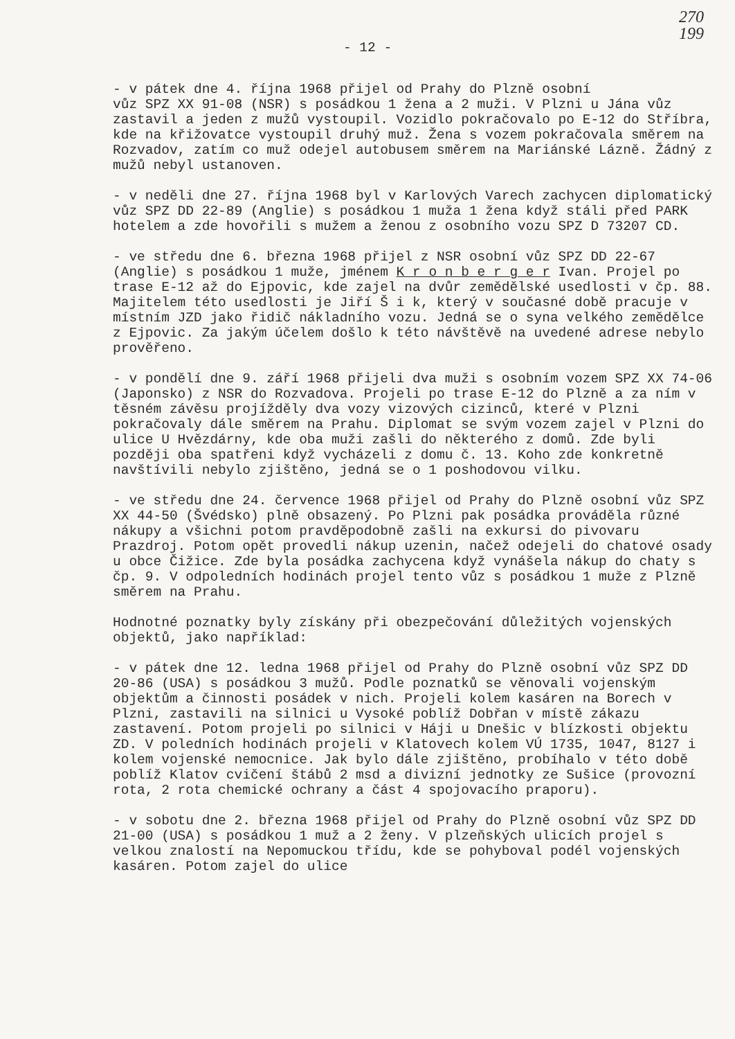270
199
- 12 -
- v pátek dne 4. října 1968 přijel od Prahy do Plzně osobní vůz SPZ XX 91-08 (NSR) s posádkou 1 žena a 2 muži. V Plzni u Jána vůz zastavil a jeden z mužů vystoupil. Vozidlo pokračovalo po E-12 do Stříbra, kde na křižovatce vystoupil druhý muž. Žena s vozem pokračovala směrem na Rozvadov, zatím co muž odejel autobusem směrem na Mariánské Lázně. Žádný z mužů nebyl ustanoven.
- v neděli dne 27. října 1968 byl v Karlových Varech zachycen diplomatický vůz SPZ DD 22-89 (Anglie) s posádkou 1 muža 1 žena když stáli před PARK hotelem a zde hovořili s mužem a ženou z osobního vozu SPZ D 73207 CD.
- ve středu dne 6. března 1968 přijel z NSR osobní vůz SPZ DD 22-67 (Anglie) s posádkou 1 muže, jménem K r o n b e r g e r Ivan. Projel po trase E-12 až do Ejpovic, kde zajel na dvůr zemědělské usedlosti v čp. 88. Majitelem této usedlosti je Jiří Š i k, který v současné době pracuje v místním JZD jako řidič nákladního vozu. Jedná se o syna velkého zemědělce z Ejpovic. Za jakým účelem došlo k této návštěvě na uvedené adrese nebylo prověřeno.
- v pondělí dne 9. září 1968 přijeli dva muži s osobním vozem SPZ XX 74-06 (Japonsko) z NSR do Rozvadova. Projeli po trase E-12 do Plzně a za ním v těsném závěsu projížděly dva vozy vizových cizinců, které v Plzni pokračovaly dále směrem na Prahu. Diplomat se svým vozem zajel v Plzni do ulice U Hvězdárny, kde oba muži zašli do některého z domů. Zde byli později oba spatřeni když vycházeli z domu č. 13. Koho zde konkretně navštívili nebylo zjištěno, jedná se o 1 poshodovou vilku.
- ve středu dne 24. července 1968 přijel od Prahy do Plzně osobní vůz SPZ XX 44-50 (Švédsko) plně obsazený. Po Plzni pak posádka prováděla různé nákupy a všichni potom pravděpodobně zašli na exkursi do pivovaru Prazdroj. Potom opět provedli nákup uzenin, načež odejeli do chatové osady u obce Čižice. Zde byla posádka zachycena když vynášela nákup do chaty s čp. 9. V odpoledních hodinách projel tento vůz s posádkou 1 muže z Plzně směrem na Prahu.
Hodnotné poznatky byly získány při obezpečování důležitých vojenských objektů, jako například:
- v pátek dne 12. ledna 1968 přijel od Prahy do Plzně osobní vůz SPZ DD 20-86 (USA) s posádkou 3 mužů. Podle poznatků se věnovali vojenským objektům a činnosti posádek v nich. Projeli kolem kasáren na Borech v Plzni, zastavili na silnici u Vysoké poblíž Dobřan v místě zákazu zastavení. Potom projeli po silnici v Háji u Dnešic v blízkosti objektu ZD. V poledních hodinách projeli v Klatovech kolem VÚ 1735, 1047, 8127 i kolem vojenské nemocnice. Jak bylo dále zjištěno, probíhalo v této době poblíž Klatov cvičení štábů 2 msd a divizní jednotky ze Sušice (provozní rota, 2 rota chemické ochrany a část 4 spojovacího praporu).
- v sobotu dne 2. března 1968 přijel od Prahy do Plzně osobní vůz SPZ DD 21-00 (USA) s posádkou 1 muž a 2 ženy. V plzeňských ulicích projel s velkou znalostí na Nepomuckou třídu, kde se pohyboval podél vojenských kasáren. Potom zajel do ulice